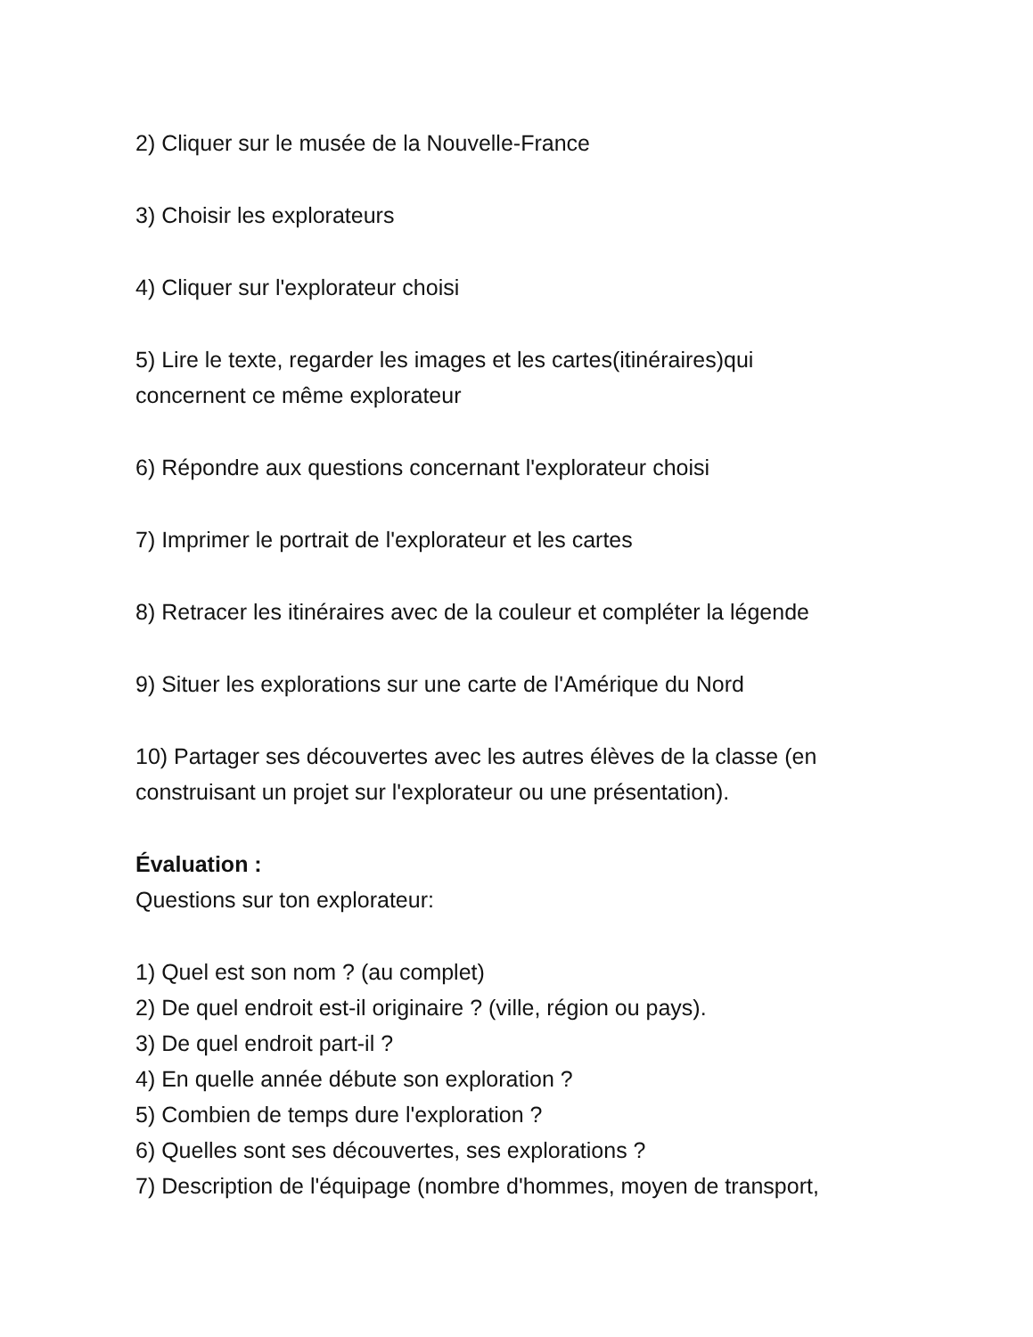2) Cliquer sur le musée de la Nouvelle-France
3) Choisir les explorateurs
4) Cliquer sur l'explorateur choisi
5) Lire le texte, regarder les images et les cartes(itinéraires)qui concernent ce même explorateur
6) Répondre aux questions concernant l'explorateur choisi
7) Imprimer le portrait de l'explorateur et les cartes
8) Retracer les itinéraires avec de la couleur et compléter la légende
9) Situer les explorations sur une carte de l'Amérique du Nord
10) Partager ses découvertes avec les autres élèves de la classe (en construisant un projet sur l'explorateur ou une présentation).
Évaluation :
Questions sur ton explorateur:
1) Quel est son nom ? (au complet)
2) De quel endroit est-il originaire ? (ville, région ou pays).
3) De quel endroit part-il ?
4) En quelle année débute son exploration ?
5) Combien de temps dure l'exploration ?
6) Quelles sont ses découvertes, ses explorations ?
7) Description de l'équipage (nombre d'hommes, moyen de transport,